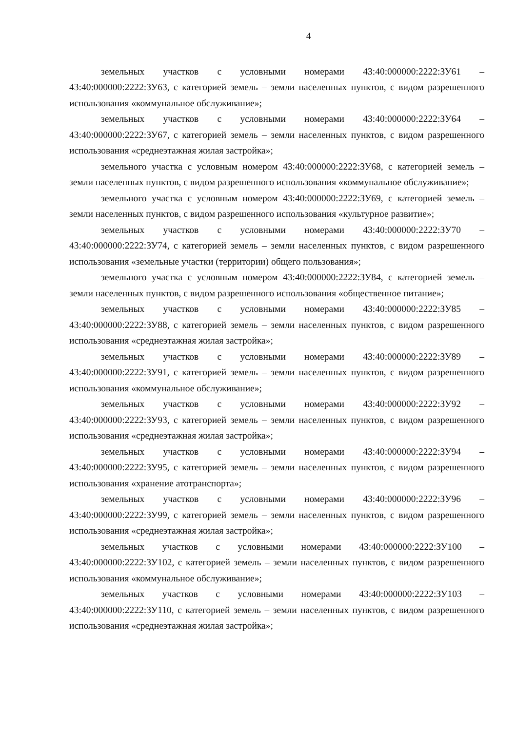4
земельных участков с условными номерами 43:40:000000:2222:ЗУ61 – 43:40:000000:2222:ЗУ63, с категорией земель – земли населенных пунктов, с видом разрешенного использования «коммунальное обслуживание»;
земельных участков с условными номерами 43:40:000000:2222:ЗУ64 – 43:40:000000:2222:ЗУ67, с категорией земель – земли населенных пунктов, с видом разрешенного использования «среднеэтажная жилая застройка»;
земельного участка с условным номером 43:40:000000:2222:ЗУ68, с категорией земель – земли населенных пунктов, с видом разрешенного использования «коммунальное обслуживание»;
земельного участка с условным номером 43:40:000000:2222:ЗУ69, с категорией земель – земли населенных пунктов, с видом разрешенного использования «культурное развитие»;
земельных участков с условными номерами 43:40:000000:2222:ЗУ70 – 43:40:000000:2222:ЗУ74, с категорией земель – земли населенных пунктов, с видом разрешенного использования «земельные участки (территории) общего пользования»;
земельного участка с условным номером 43:40:000000:2222:ЗУ84, с категорией земель – земли населенных пунктов, с видом разрешенного использования «общественное питание»;
земельных участков с условными номерами 43:40:000000:2222:ЗУ85 – 43:40:000000:2222:ЗУ88, с категорией земель – земли населенных пунктов, с видом разрешенного использования «среднеэтажная жилая застройка»;
земельных участков с условными номерами 43:40:000000:2222:ЗУ89 – 43:40:000000:2222:ЗУ91, с категорией земель – земли населенных пунктов, с видом разрешенного использования «коммунальное обслуживание»;
земельных участков с условными номерами 43:40:000000:2222:ЗУ92 – 43:40:000000:2222:ЗУ93, с категорией земель – земли населенных пунктов, с видом разрешенного использования «среднеэтажная жилая застройка»;
земельных участков с условными номерами 43:40:000000:2222:ЗУ94 – 43:40:000000:2222:ЗУ95, с категорией земель – земли населенных пунктов, с видом разрешенного использования «хранение атотранспорта»;
земельных участков с условными номерами 43:40:000000:2222:ЗУ96 – 43:40:000000:2222:ЗУ99, с категорией земель – земли населенных пунктов, с видом разрешенного использования «среднеэтажная жилая застройка»;
земельных участков с условными номерами 43:40:000000:2222:ЗУ100 – 43:40:000000:2222:ЗУ102, с категорией земель – земли населенных пунктов, с видом разрешенного использования «коммунальное обслуживание»;
земельных участков с условными номерами 43:40:000000:2222:ЗУ103 – 43:40:000000:2222:ЗУ110, с категорией земель – земли населенных пунктов, с видом разрешенного использования «среднеэтажная жилая застройка»;